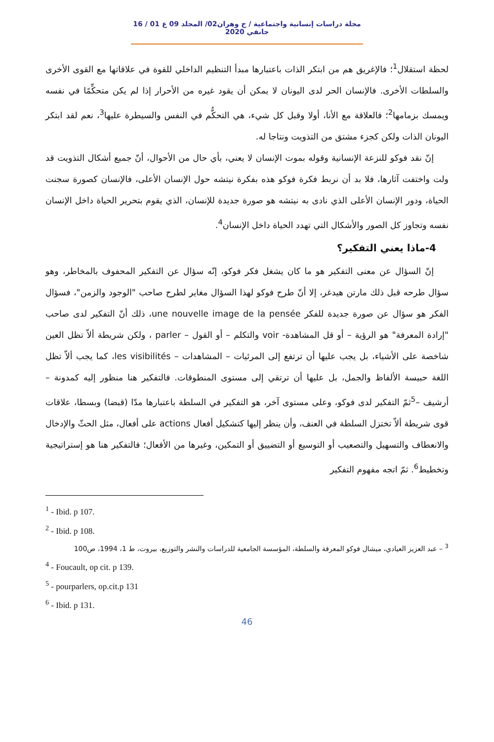مجلة دراسات إنسانية واجتماعية / ج وهران02/ المجلد 09 ع 01 / 16 جانفي 2020
لحظة استقلال<sup>1</sup>؛ فالإغريق هم من ابتكر الذات باعتبارها مبدأ التنظيم الداخلي للقوة في علاقاتها مع القوى الأخرى والسلطات الأخرى. فالإنسان الحر لدى اليونان لا يمكن أن يقود غيره من الأحرار إذا لم يكن متحكِّمًا في نفسه ويمسك بزمامها<sup>2</sup>؛ فالعلاقة مع الأنا، أولا وقبل كل شيء، هي التحكُّم في النفس والسيطرة عليها<sup>3</sup>، نعم لقد ابتكر اليونان الذات ولكن كجزء مشتق من التذويت ونتاجا له.
إنّ نقد فوكو للنزعة الإنسانية وقوله بموت الإنسان لا يعني، بأي حال من الأحوال، أنّ جميع أشكال التذويت قد ولت واختفت آثارها، فلا بد أن نربط فكرة فوكو هذه بفكرة نيتشه حول الإنسان الأعلى، فالإنسان كصورة سجنت الحياة، ودور الإنسان الأعلى الذي نادى به نيتشه هو صورة جديدة للإنسان، الذي يقوم بتحرير الحياة داخل الإنسان نفسه وتجاوز كل الصور والأشكال التي تهدد الحياة داخل الإنسان<sup>4</sup>.
4-ماذا يعني التفكير؟
إنّ السؤال عن معنى التفكير هو ما كان يشغل فكر فوكو، إنّه سؤال عن التفكير المحفوف بالمخاطر، وهو سؤال طرحه قبل ذلك مارتن هيدغر، إلا أنّ طرح فوكو لهذا السؤال مغاير لطرح صاحب "الوجود والزمن"، فسؤال الفكر هو سؤال عن صورة جديدة للفكر une nouvelle image de la pensée، ذلك أنّ التفكير لدى صاحب "إرادة المعرفة" هو الرؤية – أو قل المشاهدة- voir والتكلم – أو القول – parler ، ولكن شريطة ألاّ تظل العين شاخصة على الأشياء، بل يجب عليها أن ترتفع إلى المرئيات – المشاهدات – les visibilités، كما يجب ألاّ تظل اللغة حبيسة الألفاظ والجمل، بل عليها أن ترتقي إلى مستوى المنطوقات. فالتفكير هنا منظور إليه كمدونة – أرشيف –<sup>5</sup>ثمّ التفكير لدى فوكو، وعلى مستوى آخر، هو التفكير في السلطة باعتبارها مدّا (قبضا) وبسطا، علاقات قوى شريطة ألاّ تختزل السلطة في العنف، وأن ينظر إليها كتشكيل أفعال actions على أفعال، مثل الحثّ والإدخال والانعطاف والتسهيل والتصعيب أو التوسيع أو التضييق أو التمكين، وغيرها من الأفعال؛ فالتفكير هنا هو إستراتيجية وتخطيط<sup>6</sup>. ثمّ اتجه مفهوم التفكير
<sup>1</sup> - Ibid. p 107.
<sup>2</sup> - Ibid. p 108.
<sup>3</sup> – عبد العزيز العيادي، ميشال فوكو المعرفة والسلطة، المؤسسة الجامعية للدراسات والنشر والتوزيع، بيروت، ط 1، 1994، ص100
<sup>4</sup> - Foucault, op cit. p 139.
<sup>5</sup> - pourparlers, op.cit.p 131
<sup>6</sup> - Ibid. p 131.
46